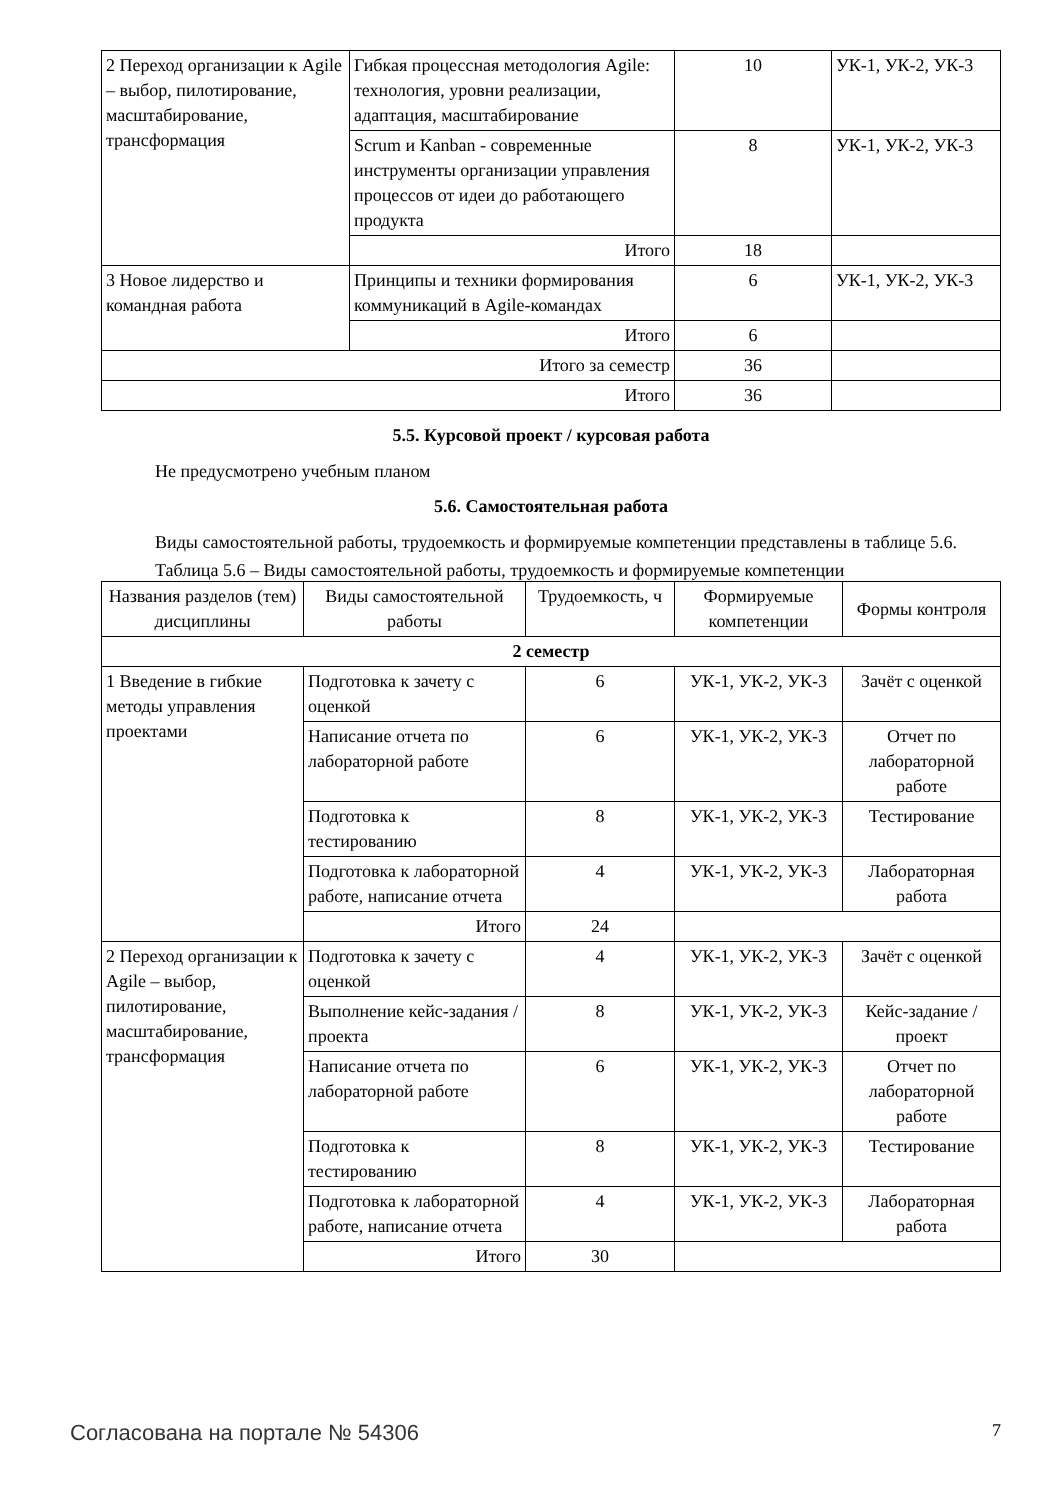| 2 Переход организации к Agile – выбор, пилотирование, масштабирование, трансформация | Гибкая процессная методология Agile: технология, уровни реализации, адаптация, масштабирование | 10 | УК-1, УК-2, УК-3 |
| | Scrum и Kanban - современные инструменты организации управления процессов от идеи до работающего продукта | 8 | УК-1, УК-2, УК-3 |
| | Итого | 18 | |
| 3 Новое лидерство и командная работа | Принципы и техники формирования коммуникаций в Agile-командах | 6 | УК-1, УК-2, УК-3 |
| | Итого | 6 | |
| Итого за семестр | | 36 | |
| Итого | | 36 | |
5.5. Курсовой проект / курсовая работа
Не предусмотрено учебным планом
5.6. Самостоятельная работа
Виды самостоятельной работы, трудоемкость и формируемые компетенции представлены в таблице 5.6.
Таблица 5.6 – Виды самостоятельной работы, трудоемкость и формируемые компетенции
| Названия разделов (тем) дисциплины | Виды самостоятельной работы | Трудоемкость, ч | Формируемые компетенции | Формы контроля |
| --- | --- | --- | --- | --- |
| 2 семестр | | | | |
| 1 Введение в гибкие методы управления проектами | Подготовка к зачету с оценкой | 6 | УК-1, УК-2, УК-3 | Зачёт с оценкой |
| | Написание отчета по лабораторной работе | 6 | УК-1, УК-2, УК-3 | Отчет по лабораторной работе |
| | Подготовка к тестированию | 8 | УК-1, УК-2, УК-3 | Тестирование |
| | Подготовка к лабораторной работе, написание отчета | 4 | УК-1, УК-2, УК-3 | Лабораторная работа |
| | Итого | 24 | | |
| 2 Переход организации к Agile – выбор, пилотирование, масштабирование, трансформация | Подготовка к зачету с оценкой | 4 | УК-1, УК-2, УК-3 | Зачёт с оценкой |
| | Выполнение кейс-задания / проекта | 8 | УК-1, УК-2, УК-3 | Кейс-задание / проект |
| | Написание отчета по лабораторной работе | 6 | УК-1, УК-2, УК-3 | Отчет по лабораторной работе |
| | Подготовка к тестированию | 8 | УК-1, УК-2, УК-3 | Тестирование |
| | Подготовка к лабораторной работе, написание отчета | 4 | УК-1, УК-2, УК-3 | Лабораторная работа |
| | Итого | 30 | | |
Согласована на портале № 54306 7